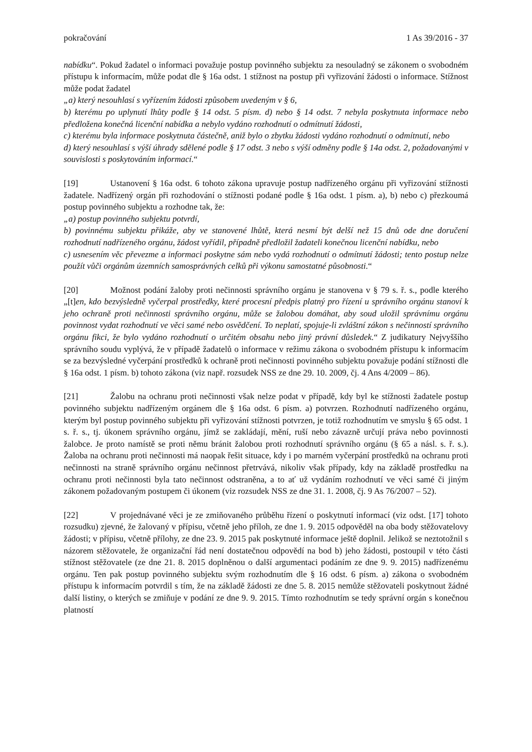pokračování 1 As 39/2016 - 37
nabídku“. Pokud žadatel o informaci považuje postup povinného subjektu za nesouladný se zákonem o svobodném přístupu k informacím, může podat dle § 16a odst. 1 stížnost na postup při vyřizování žádosti o informace. Stížnost může podat žadatel
„a) který nesouhlasí s vyřízením žádosti způsobem uvedeným v § 6,
b) kterému po uplynutí lhůty podle § 14 odst. 5 písm. d) nebo § 14 odst. 7 nebyla poskytnuta informace nebo předložena konečná licenční nabídka a nebylo vydáno rozhodnutí o odmítnutí žádosti,
c) kterému byla informace poskytnuta částečně, aniž bylo o zbytku žádosti vydáno rozhodnutí o odmítnutí, nebo
d) který nesouhlasí s výší úhrady sdělené podle § 17 odst. 3 nebo s výší odměny podle § 14a odst. 2, požadovanými v souvislosti s poskytováním informací.“
[19] Ustanovení § 16a odst. 6 tohoto zákona upravuje postup nadřízeného orgánu při vyřizování stížnosti žadatele. Nadřízený orgán při rozhodování o stížnosti podané podle § 16a odst. 1 písm. a), b) nebo c) přezkoumá postup povinného subjektu a rozhodne tak, že:
„a) postup povinného subjektu potvrdí,
b) povinnému subjektu přikáže, aby ve stanovené lhůtě, která nesmí být delší než 15 dnů ode dne doručení rozhodnutí nadřízeného orgánu, žádost vyřídil, případně předložil žadateli konečnou licenční nabídku, nebo
c) usnesením věc převezme a informaci poskytne sám nebo vydá rozhodnutí o odmítnutí žádosti; tento postup nelze použít vůči orgánům územních samosprávných celků při výkonu samostatné působnosti.“
[20] Možnost podání žaloby proti nečinnosti správního orgánu je stanovena v § 79 s. ř. s., podle kterého „[t]en, kdo bezvýsledně vyčerpal prostředky, které procesní předpis platný pro řízení u správního orgánu stanoví k jeho ochraně proti nečinnosti správního orgánu, může se žalobou domáhat, aby soud uložil správnímu orgánu povinnost vydat rozhodnutí ve věci samé nebo osvědčení. To neplatí, spojuje-li zvláštní zákon s nečinností správního orgánu fikci, že bylo vydáno rozhodnutí o určitém obsahu nebo jiný právní důsledek.“ Z judikatury Nejvyššího správního soudu vyplývá, že v případě žadatelů o informace v režimu zákona o svobodném přístupu k informacím se za bezvýsledné vyčerpání prostředků k ochraně proti nečinnosti povinného subjektu považuje podání stížnosti dle § 16a odst. 1 písm. b) tohoto zákona (viz např. rozsudek NSS ze dne 29. 10. 2009, čj. 4 Ans 4/2009 – 86).
[21] Žalobu na ochranu proti nečinnosti však nelze podat v případě, kdy byl ke stížnosti žadatele postup povinného subjektu nadřízeným orgánem dle § 16a odst. 6 písm. a) potvrzen. Rozhodnutí nadřízeného orgánu, kterým byl postup povinného subjektu při vyřizování stížnosti potvrzen, je totiž rozhodnutím ve smyslu § 65 odst. 1 s. ř. s., tj. úkonem správního orgánu, jímž se zakládají, mění, ruší nebo závazně určují práva nebo povinnosti žalobce. Je proto namístě se proti němu bránit žalobou proti rozhodnutí správního orgánu (§ 65 a násl. s. ř. s.). Žaloba na ochranu proti nečinnosti má naopak řešit situace, kdy i po marném vyčerpání prostředků na ochranu proti nečinnosti na straně správního orgánu nečinnost přetrvává, nikoliv však případy, kdy na základě prostředku na ochranu proti nečinnosti byla tato nečinnost odstraněna, a to ať už vydáním rozhodnutí ve věci samé či jiným zákonem požadovaným postupem či úkonem (viz rozsudek NSS ze dne 31. 1. 2008, čj. 9 As 76/2007 – 52).
[22] V projednávané věci je ze zmiňovaného průběhu řízení o poskytnutí informací (viz odst. [17] tohoto rozsudku) zjevné, že žalovaný v přípisu, včetně jeho příloh, ze dne 1. 9. 2015 odpověděl na oba body stěžovatelovy žádosti; v přípisu, včetně přílohy, ze dne 23. 9. 2015 pak poskytnuté informace ještě doplnil. Jelikož se neztotožnil s názorem stěžovatele, že organizační řád není dostatečnou odpovědí na bod b) jeho žádosti, postoupil v této části stížnost stěžovatele (ze dne 21. 8. 2015 doplněnou o další argumentaci podáním ze dne 9. 9. 2015) nadřízenému orgánu. Ten pak postup povinného subjektu svým rozhodnutím dle § 16 odst. 6 písm. a) zákona o svobodném přístupu k informacím potvrdil s tím, že na základě žádosti ze dne 5. 8. 2015 nemůže stěžovateli poskytnout žádné další listiny, o kterých se zmiňuje v podání ze dne 9. 9. 2015. Tímto rozhodnutím se tedy správní orgán s konečnou platností